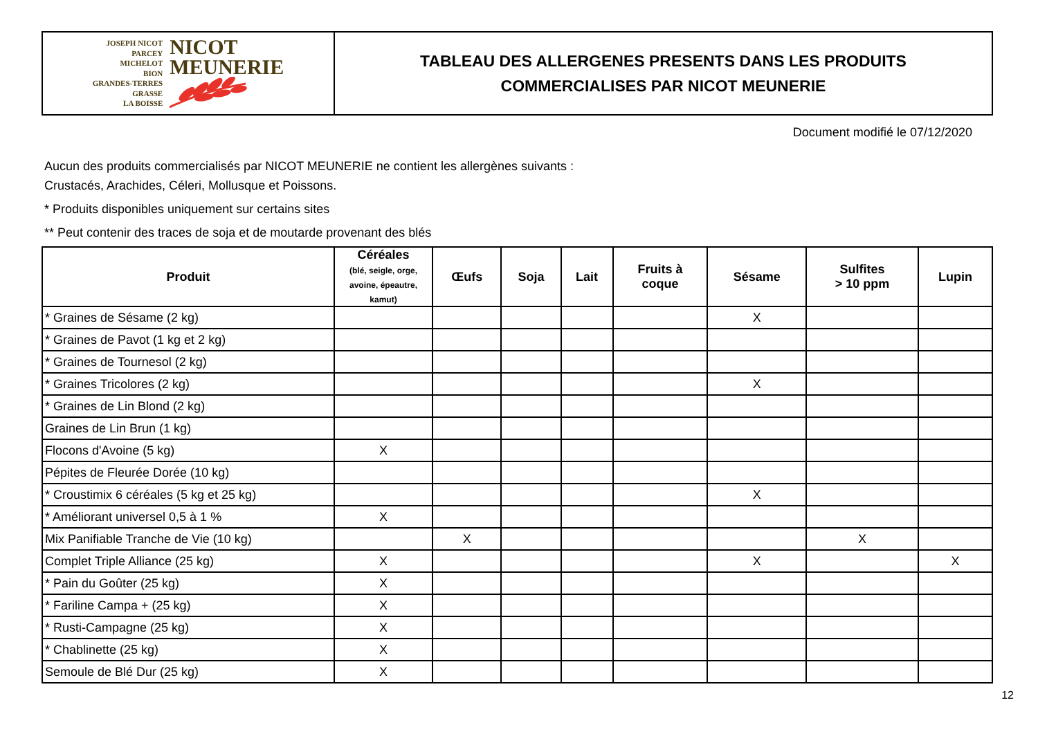JOSEPH NICOT
PARCEY
MICHELOT
BION
GRANDES-TERRES
GRASSE
LA BOISSE
NICOT
MEUNERIE
TABLEAU DES ALLERGENES PRESENTS DANS LES PRODUITS
COMMERCIALISES PAR NICOT MEUNERIE
Document modifié le 07/12/2020
Aucun des produits commercialisés par NICOT MEUNERIE ne contient les allergènes suivants :
Crustacés, Arachides, Céleri, Mollusque et Poissons.
* Produits disponibles uniquement sur certains sites
** Peut contenir des traces de soja et de moutarde provenant des blés
| Produit | Céréales (blé, seigle, orge, avoine, épeautre, kamut) | Œufs | Soja | Lait | Fruits à coque | Sésame | Sulfites > 10 ppm | Lupin |
| --- | --- | --- | --- | --- | --- | --- | --- | --- |
| * Graines de Sésame (2 kg) | | | | | | X | | |
| * Graines de Pavot (1 kg et 2 kg) | | | | | | | | |
| * Graines de Tournesol (2 kg) | | | | | | | | |
| * Graines Tricolores (2 kg) | | | | | | X | | |
| * Graines de Lin Blond (2 kg) | | | | | | | | |
| Graines de Lin Brun (1 kg) | | | | | | | | |
| Flocons d'Avoine (5 kg) | X | | | | | | | |
| Pépites de Fleurée Dorée (10 kg) | | | | | | | | |
| * Croustimix 6 céréales (5 kg et 25 kg) | | | | | | X | | |
| * Améliorant universel 0,5 à 1 % | X | | | | | | | |
| Mix Panifiable Tranche de Vie (10 kg) | | X | | | | | X | |
| Complet Triple Alliance (25 kg) | X | | | | | X | | X |
| * Pain du Goûter (25 kg) | X | | | | | | | |
| * Fariline Campa + (25 kg) | X | | | | | | | |
| * Rusti-Campagne (25 kg) | X | | | | | | | |
| * Chablinette (25 kg) | X | | | | | | | |
| Semoule de Blé Dur (25 kg) | X | | | | | | | |
12